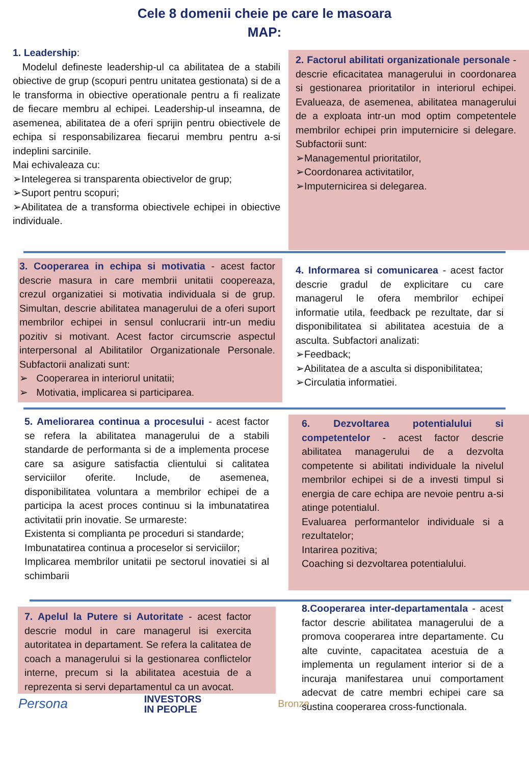Cele 8 domenii cheie pe care le masoara
MAP:
1. Leadership:
Modelul defineste leadership-ul ca abilitatea de a stabili obiective de grup (scopuri pentru unitatea gestionata) si de a le transforma in obiective operationale pentru a fi realizate de fiecare membru al echipei. Leadership-ul inseamna, de asemenea, abilitatea de a oferi sprijin pentru obiectivele de echipa si responsabilizarea fiecarui membru pentru a-si indeplini sarcinile.
Mai echivaleaza cu:
➢Intelegerea si transparenta obiectivelor de grup;
➢Suport pentru scopuri;
➢Abilitatea de a transforma obiectivele echipei in obiective individuale.
2. Factorul abilitati organizationale personale - descrie eficacitatea managerului in coordonarea si gestionarea prioritatilor in interiorul echipei. Evalueaza, de asemenea, abilitatea managerului de a exploata intr-un mod optim competentele membrilor echipei prin imputernicire si delegare. Subfactorii sunt:
➢Managementul prioritatilor,
➢Coordonarea activitatilor,
➢Imputernicirea si delegarea.
3. Cooperarea in echipa si motivatia - acest factor descrie masura in care membrii unitatii coopereaza, crezul organizatiei si motivatia individuala si de grup. Simultan, descrie abilitatea managerului de a oferi suport membrilor echipei in sensul conlucrarii intr-un mediu pozitiv si motivant. Acest factor circumscrie aspectul interpersonal al Abilitatilor Organizationale Personale. Subfactorii analizati sunt:
➢ Cooperarea in interiorul unitatii;
➢ Motivatia, implicarea si participarea.
4. Informarea si comunicarea - acest factor descrie gradul de explicitare cu care managerul le ofera membrilor echipei informatie utila, feedback pe rezultate, dar si disponibilitatea si abilitatea acestuia de a asculta. Subfactori analizati:
➢Feedback;
➢Abilitatea de a asculta si disponibilitatea;
➢Circulatia informatiei.
5. Ameliorarea continua a procesului - acest factor se refera la abilitatea managerului de a stabili standarde de performanta si de a implementa procese care sa asigure satisfactia clientului si calitatea serviciilor oferite. Include, de asemenea, disponibilitatea voluntara a membrilor echipei de a participa la acest proces continuu si la imbunatatirea activitatii prin inovatie. Se urmareste:
Existenta si complianta pe proceduri si standarde;
Imbunatatirea continua a proceselor si serviciilor;
Implicarea membrilor unitatii pe sectorul inovatiei si al schimbarii
6. Dezvoltarea potentialului si competentelor - acest factor descrie abilitatea managerului de a dezvolta competente si abilitati individuale la nivelul membrilor echipei si de a investi timpul si energia de care echipa are nevoie pentru a-si atinge potentialul.
Evaluarea performantelor individuale si a rezultatelor;
Intarirea pozitiva;
Coaching si dezvoltarea potentialului.
7. Apelul la Putere si Autoritate - acest factor descrie modul in care managerul isi exercita autoritatea in departament. Se refera la calitatea de coach a managerului si la gestionarea conflictelor interne, precum si la abilitatea acestuia de a reprezenta si servi departamentul ca un avocat.
Persona INVESTORS
IN PEOPLE Bronze
8.Cooperarea inter-departamentala - acest factor descrie abilitatea managerului de a promova cooperarea intre departamente. Cu alte cuvinte, capacitatea acestuia de a implementa un regulament interior si de a incuraja manifestarea unui comportament adecvat de catre membri echipei care sa sustina cooperarea cross-functionala.